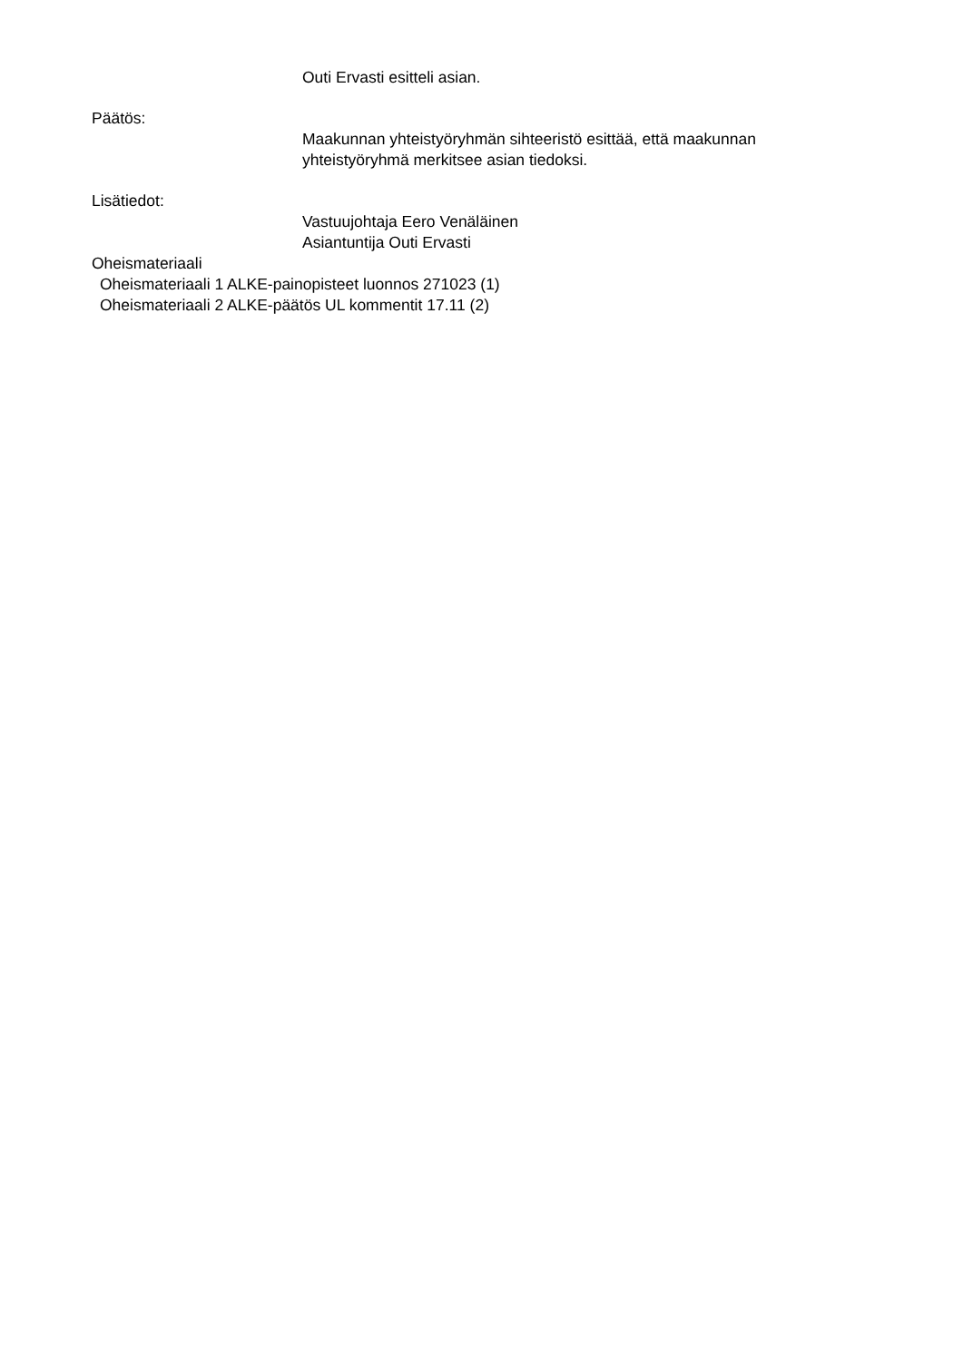Outi Ervasti esitteli asian.
Päätös:
Maakunnan yhteistyöryhmän sihteeristö esittää, että maakunnan
yhteistyöryhmä merkitsee asian tiedoksi.
Lisätiedot:
Vastuujohtaja Eero Venäläinen
Asiantuntija Outi Ervasti
Oheismateriaali
Oheismateriaali 1 ALKE-painopisteet luonnos 271023 (1)
Oheismateriaali 2 ALKE-päätös UL kommentit 17.11 (2)